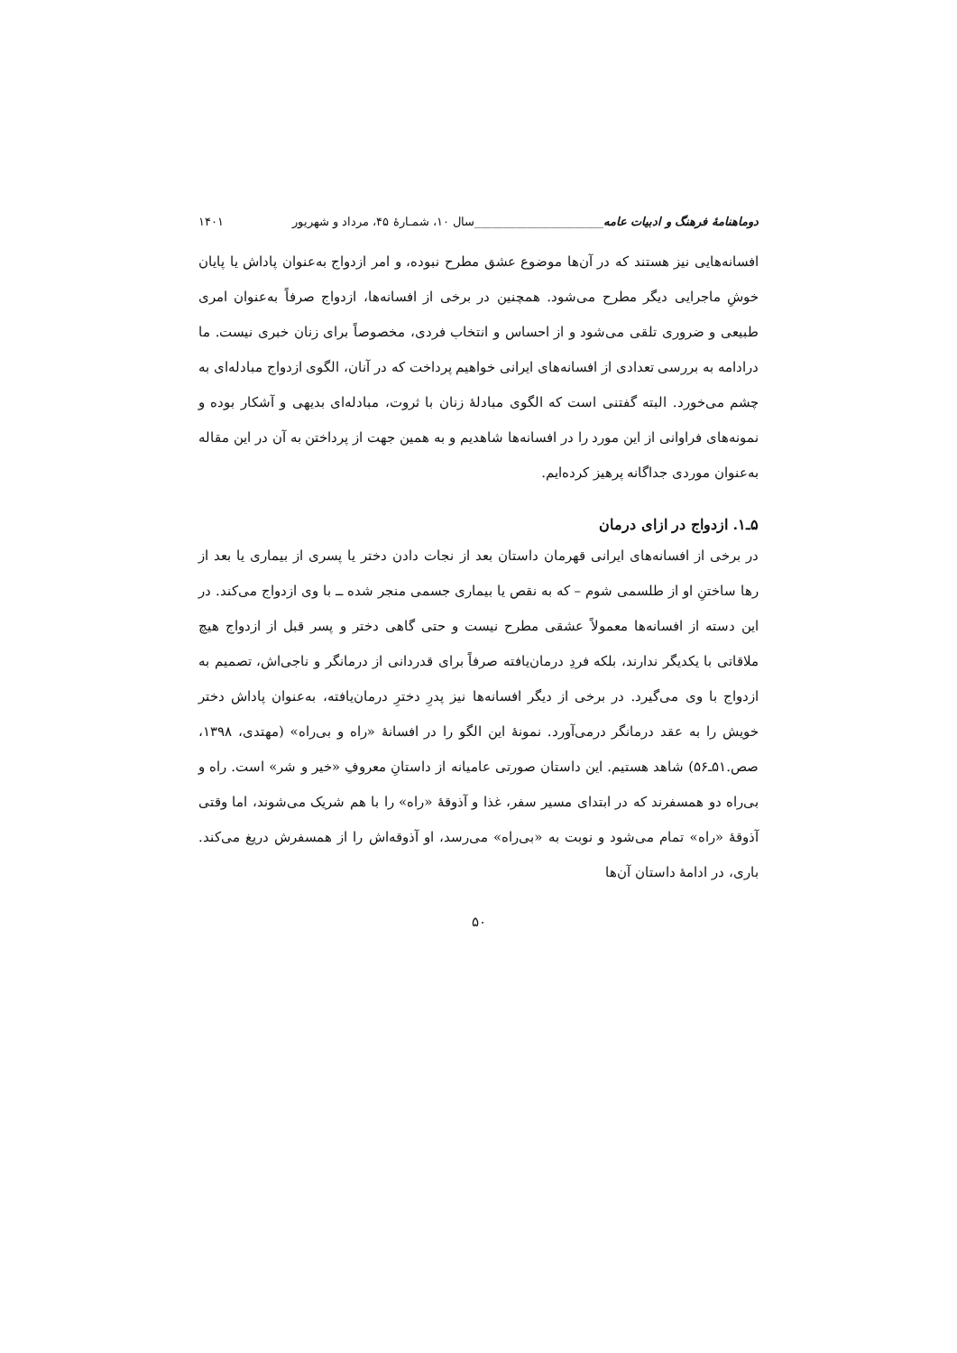دوماهنامهٔ فرهنگ و ادبیات عامه______________________سال ۱۰، شمـارهٔ ۴۵، مرداد و شهریور ۱۴۰۱
افسانه‌هایی نیز هستند که در آن‌ها موضوع عشق مطرح نبوده، و امر ازدواج به‌عنوان پاداش یا پایان خوشِ ماجرایی دیگر مطرح می‌شود. همچنین در برخی از افسانه‌ها، ازدواج صرفاً به‌عنوان امری طبیعی و ضروری تلقی می‌شود و از احساس و انتخاب فردی، مخصوصاً برای زنان خبری نیست. ما درادامه به بررسی تعدادی از افسانه‌های ایرانی خواهیم پرداخت که در آنان، الگوی ازدواج مبادله‌ای به چشم می‌خورد. البته گفتنی است که الگوی مبادلهٔ زنان با ثروت، مبادله‌ای بدیهی و آشکار بوده و نمونه‌های فراوانی از این مورد را در افسانه‌ها شاهدیم و به همین جهت از پرداختن به آن در این مقاله به‌عنوان موردی جداگانه پرهیز کرده‌ایم.
۵ـ۱. ازدواج در ازای درمان
در برخی از افسانه‌های ایرانی قهرمان داستان بعد از نجات دادن دختر یا پسری از بیماری یا بعد از رها ساختنِ او از طلسمی شوم – که به نقص یا بیماری جسمی منجر شده ــ با وی ازدواج می‌کند. در این دسته از افسانه‌ها معمولاً عشقی مطرح نیست و حتی گاهی دختر و پسر قبل از ازدواج هیچ ملاقاتی با یکدیگر ندارند، بلکه فردِ درمان‌یافته صرفاً برای قدردانی از درمانگر و ناجی‌اش، تصمیم به ازدواج با وی می‌گیرد. در برخی از دیگر افسانه‌ها نیز پدرِ دخترِ درمان‌یافته، به‌عنوان پاداش دختر خویش را به عقد درمانگر درمی‌آورد. نمونهٔ این الگو را در افسانهٔ «راه و بی‌راه» (مهتدی، ۱۳۹۸، صص.۵۱ـ۵۶) شاهد هستیم. این داستان صورتی عامیانه از داستانِ معروفِ «خیر و شر» است. راه و بی‌راه دو همسفرند که در ابتدای مسیر سفر، غذا و آذوقهٔ «راه» را با هم شریک می‌شوند، اما وقتی آذوقهٔ «راه» تمام می‌شود و نوبت به «بی‌راه» می‌رسد، او آذوقه‌اش را از همسفرش دریغ می‌کند. باری، در ادامهٔ داستان آن‌ها
۵۰